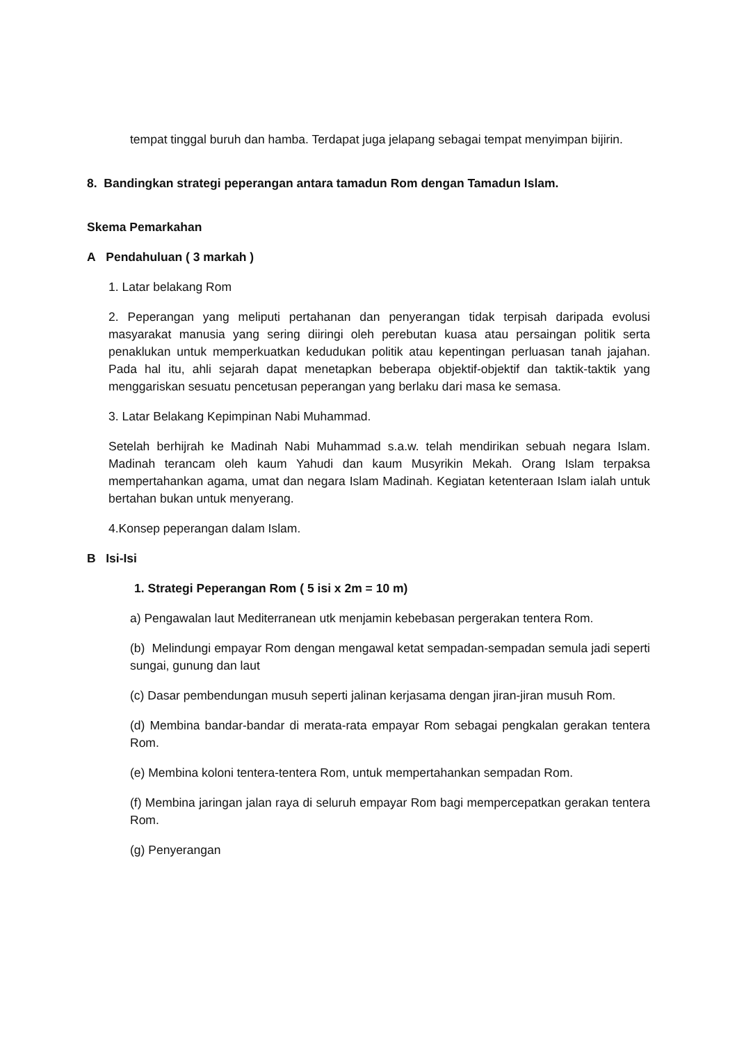tempat tinggal buruh dan hamba. Terdapat juga jelapang sebagai tempat menyimpan bijirin.
8. Bandingkan strategi peperangan antara tamadun Rom dengan Tamadun Islam.
Skema Pemarkahan
A Pendahuluan ( 3 markah )
1. Latar belakang Rom
2. Peperangan yang meliputi pertahanan dan penyerangan tidak terpisah daripada evolusi masyarakat manusia yang sering diiringi oleh perebutan kuasa atau persaingan politik serta penaklukan untuk memperkuatkan kedudukan politik atau kepentingan perluasan tanah jajahan. Pada hal itu, ahli sejarah dapat menetapkan beberapa objektif-objektif dan taktik-taktik yang menggariskan sesuatu pencetusan peperangan yang berlaku dari masa ke semasa.
3. Latar Belakang Kepimpinan Nabi Muhammad.
Setelah berhijrah ke Madinah Nabi Muhammad s.a.w. telah mendirikan sebuah negara Islam. Madinah terancam oleh kaum Yahudi dan kaum Musyrikin Mekah. Orang Islam terpaksa mempertahankan agama, umat dan negara Islam Madinah. Kegiatan ketenteraan Islam ialah untuk bertahan bukan untuk menyerang.
4.Konsep peperangan dalam Islam.
B Isi-Isi
1. Strategi Peperangan Rom ( 5 isi x 2m = 10 m)
a) Pengawalan laut Mediterranean utk menjamin kebebasan pergerakan tentera Rom.
(b) Melindungi empayar Rom dengan mengawal ketat sempadan-sempadan semula jadi seperti sungai, gunung dan laut
(c) Dasar pembendungan musuh seperti jalinan kerjasama dengan jiran-jiran musuh Rom.
(d) Membina bandar-bandar di merata-rata empayar Rom sebagai pengkalan gerakan tentera Rom.
(e) Membina koloni tentera-tentera Rom, untuk mempertahankan sempadan Rom.
(f) Membina jaringan jalan raya di seluruh empayar Rom bagi mempercepatkan gerakan tentera Rom.
(g) Penyerangan